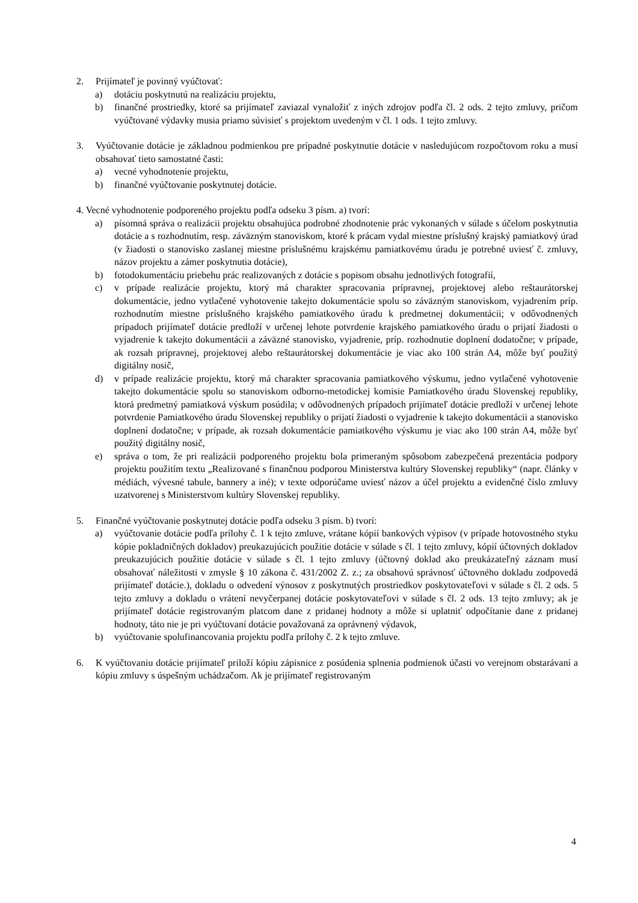2. Prijímateľ je povinný vyúčtovať:
a) dotáciu poskytnutú na realizáciu projektu,
b) finančné prostriedky, ktoré sa prijímateľ zaviazal vynaložiť z iných zdrojov podľa čl. 2 ods. 2 tejto zmluvy, pričom vyúčtované výdavky musia priamo súvisieť s projektom uvedeným v čl. 1 ods. 1 tejto zmluvy.
3. Vyúčtovanie dotácie je základnou podmienkou pre prípadné poskytnutie dotácie v nasledujúcom rozpočtovom roku a musí obsahovať tieto samostatné časti:
a) vecné vyhodnotenie projektu,
b) finančné vyúčtovanie poskytnutej dotácie.
4. Vecné vyhodnotenie podporeného projektu podľa odseku 3 písm. a) tvorí:
a) písomná správa o realizácii projektu obsahujúca podrobné zhodnotenie prác vykonaných v súlade s účelom poskytnutia dotácie a s rozhodnutím, resp. záväzným stanoviskom, ktoré k prácam vydal miestne príslušný krajský pamiatkový úrad (v žiadosti o stanovisko zaslanej miestne príslušnému krajskému pamiatkovému úradu je potrebné uviesť č. zmluvy, názov projektu a zámer poskytnutia dotácie),
b) fotodokumentáciu priebehu prác realizovaných z dotácie s popisom obsahu jednotlivých fotografií,
c) v prípade realizácie projektu, ktorý má charakter spracovania prípravnej, projektovej alebo reštaurátorskej dokumentácie, jedno vytlačené vyhotovenie takejto dokumentácie spolu so záväzným stanoviskom, vyjadrením príp. rozhodnutím miestne príslušného krajského pamiatkového úradu k predmetnej dokumentácii; v odôvodnených prípadoch prijímateľ dotácie predloží v určenej lehote potvrdenie krajského pamiatkového úradu o prijatí žiadosti o vyjadrenie k takejto dokumentácii a záväzné stanovisko, vyjadrenie, príp. rozhodnutie doplnení dodatočne; v prípade, ak rozsah prípravnej, projektovej alebo reštaurátorskej dokumentácie je viac ako 100 strán A4, môže byť použitý digitálny nosič,
d) v prípade realizácie projektu, ktorý má charakter spracovania pamiatkového výskumu, jedno vytlačené vyhotovenie takejto dokumentácie spolu so stanoviskom odborno-metodickej komisie Pamiatkového úradu Slovenskej republiky, ktorá predmetný pamiatková výskum posúdila; v odôvodnených prípadoch prijímateľ dotácie predloží v určenej lehote potvrdenie Pamiatkového úradu Slovenskej republiky o prijatí žiadosti o vyjadrenie k takejto dokumentácii a stanovisko doplnení dodatočne; v prípade, ak rozsah dokumentácie pamiatkového výskumu je viac ako 100 strán A4, môže byť použitý digitálny nosič,
e) správa o tom, že pri realizácii podporeného projektu bola primeraným spôsobom zabezpečená prezentácia podpory projektu použitím textu „Realizované s finančnou podporou Ministerstva kultúry Slovenskej republiky“ (napr. články v médiách, vývesné tabule, bannery a iné); v texte odporúčame uviesť názov a účel projektu a evidenčné číslo zmluvy uzatvorenej s Ministerstvom kultúry Slovenskej republiky.
5. Finančné vyúčtovanie poskytnutej dotácie podľa odseku 3 písm. b) tvorí:
a) vyúčtovanie dotácie podľa prílohy č. 1 k tejto zmluve, vrátane kópií bankových výpisov (v prípade hotovostného styku kópie pokladničných dokladov) preukazujúcich použitie dotácie v súlade s čl. 1 tejto zmluvy, kópií účtovných dokladov preukazujúcich použitie dotácie v súlade s čl. 1 tejto zmluvy (účtovný doklad ako preukázateľný záznam musí obsahovať náležitosti v zmysle § 10 zákona č. 431/2002 Z. z.; za obsahovú správnosť účtovného dokladu zodpovedá prijímateľ dotácie.), dokladu o odvedení výnosov z poskytnutých prostriedkov poskytovateľovi v súlade s čl. 2 ods. 5 tejto zmluvy a dokladu o vrátení nevyčerpanej dotácie poskytovateľovi v súlade s čl. 2 ods. 13 tejto zmluvy; ak je prijímateľ dotácie registrovaným platcom dane z pridanej hodnoty a môže si uplatniť odpočítanie dane z pridanej hodnoty, táto nie je pri vyúčtovaní dotácie považovaná za oprávnený výdavok,
b) vyúčtovanie spolufinancovania projektu podľa prílohy č. 2 k tejto zmluve.
6. K vyúčtovaniu dotácie prijímateľ priloží kópiu zápisnice z posúdenia splnenia podmienok účasti vo verejnom obstarávaní a kópiu zmluvy s úspešným uchádzačom. Ak je prijímateľ registrovaným
4